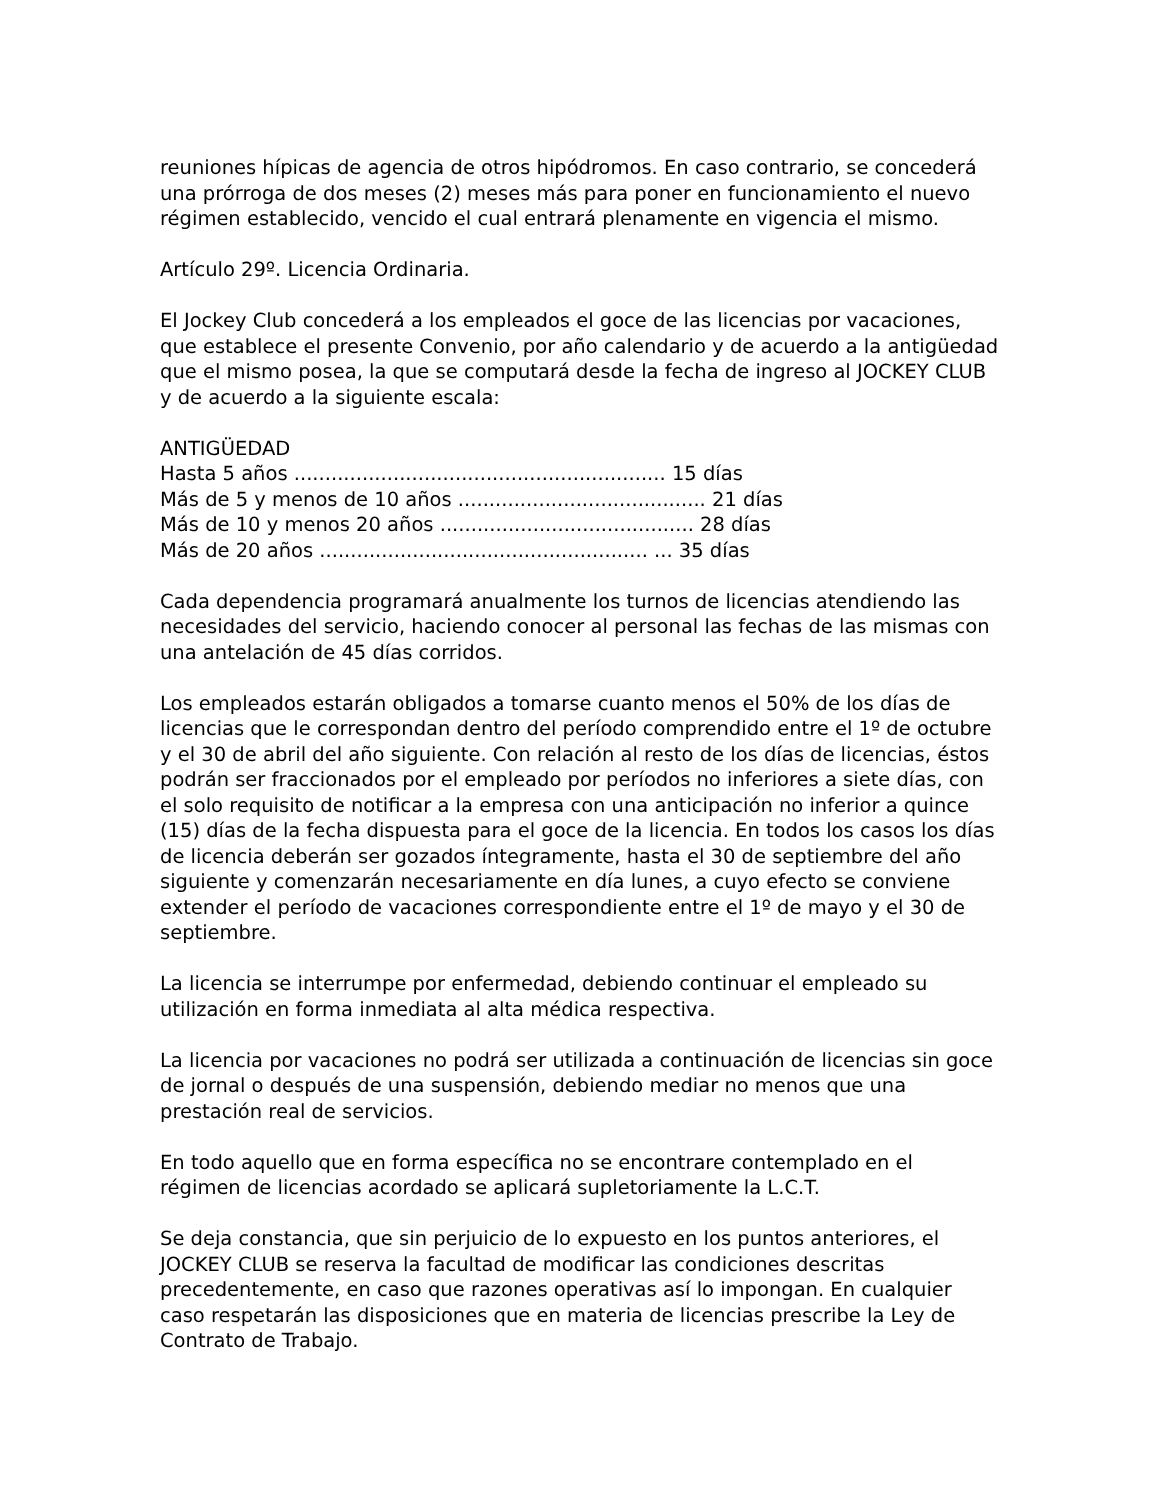reuniones hípicas de agencia de otros hipódromos. En caso contrario, se concederá una prórroga de dos meses (2) meses más para poner en funcionamiento el nuevo régimen establecido, vencido el cual entrará plenamente en vigencia el mismo.
Artículo 29º. Licencia Ordinaria.
El Jockey Club concederá a los empleados el goce de las licencias por vacaciones, que establece el presente Convenio, por año calendario y de acuerdo a la antigüedad que el mismo posea, la que se computará desde la fecha de ingreso al JOCKEY CLUB y de acuerdo a la siguiente escala:
ANTIGÜEDAD
Hasta 5 años ............................................................ 15 días
Más de 5 y menos de 10 años ........................................ 21 días
Más de 10 y menos 20 años ......................................... 28 días
Más de 20 años ..................................................... ... 35 días
Cada dependencia programará anualmente los turnos de licencias atendiendo las necesidades del servicio, haciendo conocer al personal las fechas de las mismas con una antelación de 45 días corridos.
Los empleados estarán obligados a tomarse cuanto menos el 50% de los días de licencias que le correspondan dentro del período comprendido entre el 1º de octubre y el 30 de abril del año siguiente. Con relación al resto de los días de licencias, éstos podrán ser fraccionados por el empleado por períodos no inferiores a siete días, con el solo requisito de notificar a la empresa con una anticipación no inferior a quince (15) días de la fecha dispuesta para el goce de la licencia. En todos los casos los días de licencia deberán ser gozados íntegramente, hasta el 30 de septiembre del año siguiente y comenzarán necesariamente en día lunes, a cuyo efecto se conviene extender el período de vacaciones correspondiente entre el 1º de mayo y el 30 de septiembre.
La licencia se interrumpe por enfermedad, debiendo continuar el empleado su utilización en forma inmediata al alta médica respectiva.
La licencia por vacaciones no podrá ser utilizada a continuación de licencias sin goce de jornal o después de una suspensión, debiendo mediar no menos que una prestación real de servicios.
En todo aquello que en forma específica no se encontrare contemplado en el régimen de licencias acordado se aplicará supletoriamente la L.C.T.
Se deja constancia, que sin perjuicio de lo expuesto en los puntos anteriores, el JOCKEY CLUB se reserva la facultad de modificar las condiciones descritas precedentemente, en caso que razones operativas así lo impongan. En cualquier caso respetarán las disposiciones que en materia de licencias prescribe la Ley de Contrato de Trabajo.